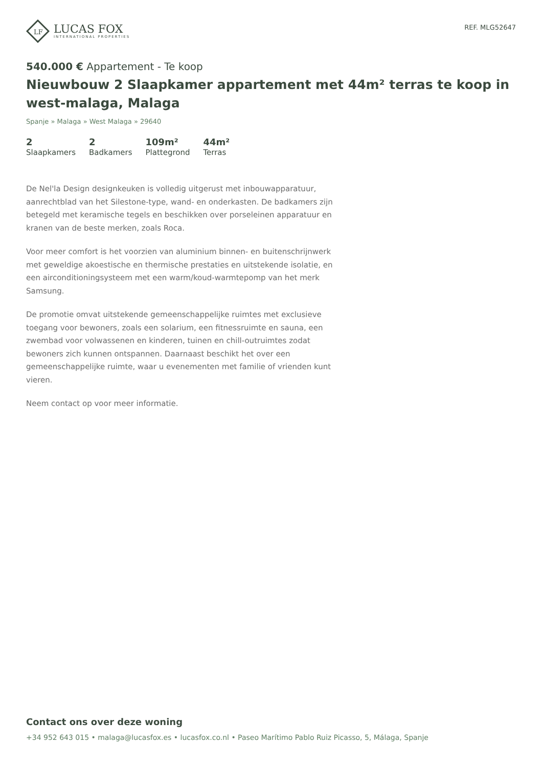LF
LUCAS FOX
INTERNATIONAL PROPERTIES
REF. MLG52647
540.000 € Appartement - Te koop
Nieuwbouw 2 Slaapkamer appartement met 44m² terras te koop in west-malaga, Malaga
Spanje » Malaga » West Malaga » 29640
2
Slaapkamers
2
Badkamers
109m²
Plattegrond
44m²
Terras
De Nel'la Design designkeuken is volledig uitgerust met inbouwapparatuur, aanrechtblad van het Silestone-type, wand- en onderkasten. De badkamers zijn betegeld met keramische tegels en beschikken over porseleinen apparatuur en kranen van de beste merken, zoals Roca.
Voor meer comfort is het voorzien van aluminium binnen- en buitenschrijnwerk met geweldige akoestische en thermische prestaties en uitstekende isolatie, en een airconditioningsysteem met een warm/koud-warmtepomp van het merk Samsung.
De promotie omvat uitstekende gemeenschappelijke ruimtes met exclusieve toegang voor bewoners, zoals een solarium, een fitnessruimte en sauna, een zwembad voor volwassenen en kinderen, tuinen en chill-outruimtes zodat bewoners zich kunnen ontspannen. Daarnaast beschikt het over een gemeenschappelijke ruimte, waar u evenementen met familie of vrienden kunt vieren.
Neem contact op voor meer informatie.
Contact ons over deze woning
+34 952 643 015 • malaga@lucasfox.es • lucasfox.co.nl • Paseo Marítimo Pablo Ruiz Picasso, 5, Málaga, Spanje